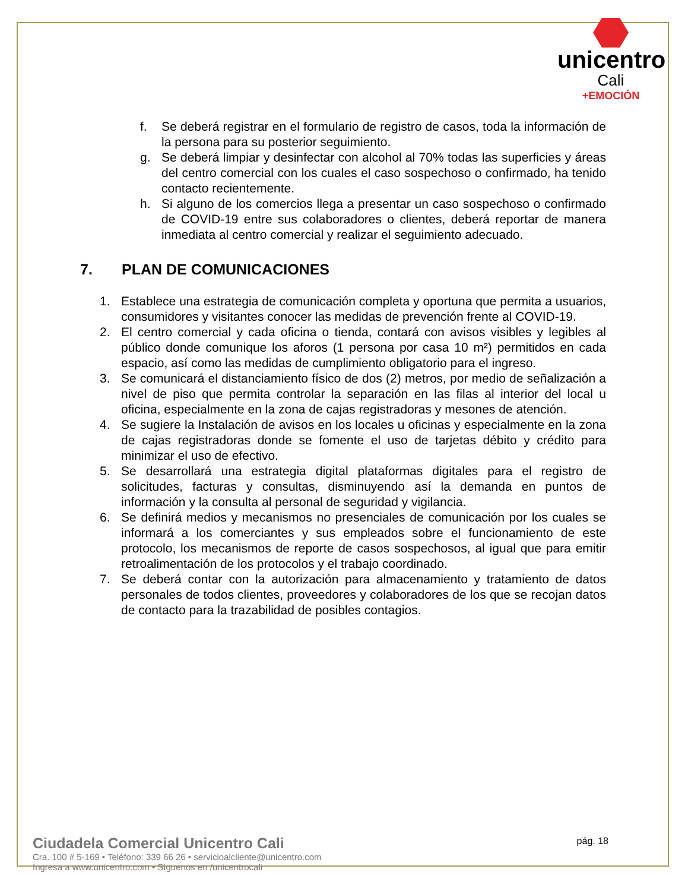unicentro
Cali
+EMOCIÓN
f. Se deberá registrar en el formulario de registro de casos, toda la información de la persona para su posterior seguimiento.
g. Se deberá limpiar y desinfectar con alcohol al 70% todas las superficies y áreas del centro comercial con los cuales el caso sospechoso o confirmado, ha tenido contacto recientemente.
h. Si alguno de los comercios llega a presentar un caso sospechoso o confirmado de COVID-19 entre sus colaboradores o clientes, deberá reportar de manera inmediata al centro comercial y realizar el seguimiento adecuado.
7. PLAN DE COMUNICACIONES
1. Establece una estrategia de comunicación completa y oportuna que permita a usuarios, consumidores y visitantes conocer las medidas de prevención frente al COVID-19.
2. El centro comercial y cada oficina o tienda, contará con avisos visibles y legibles al público donde comunique los aforos (1 persona por casa 10 m²) permitidos en cada espacio, así como las medidas de cumplimiento obligatorio para el ingreso.
3. Se comunicará el distanciamiento físico de dos (2) metros, por medio de señalización a nivel de piso que permita controlar la separación en las filas al interior del local u oficina, especialmente en la zona de cajas registradoras y mesones de atención.
4. Se sugiere la Instalación de avisos en los locales u oficinas y especialmente en la zona de cajas registradoras donde se fomente el uso de tarjetas débito y crédito para minimizar el uso de efectivo.
5. Se desarrollará una estrategia digital plataformas digitales para el registro de solicitudes, facturas y consultas, disminuyendo así la demanda en puntos de información y la consulta al personal de seguridad y vigilancia.
6. Se definirá medios y mecanismos no presenciales de comunicación por los cuales se informará a los comerciantes y sus empleados sobre el funcionamiento de este protocolo, los mecanismos de reporte de casos sospechosos, al igual que para emitir retroalimentación de los protocolos y el trabajo coordinado.
7. Se deberá contar con la autorización para almacenamiento y tratamiento de datos personales de todos clientes, proveedores y colaboradores de los que se recojan datos de contacto para la trazabilidad de posibles contagios.
Ciudadela Comercial Unicentro Cali
Cra. 100 # 5-169 • Teléfono: 339 66 26 • servicioalcliente@unicentro.com
Ingresa a www.unicentro.com • Síguenos en /unicentrocali
pág. 18